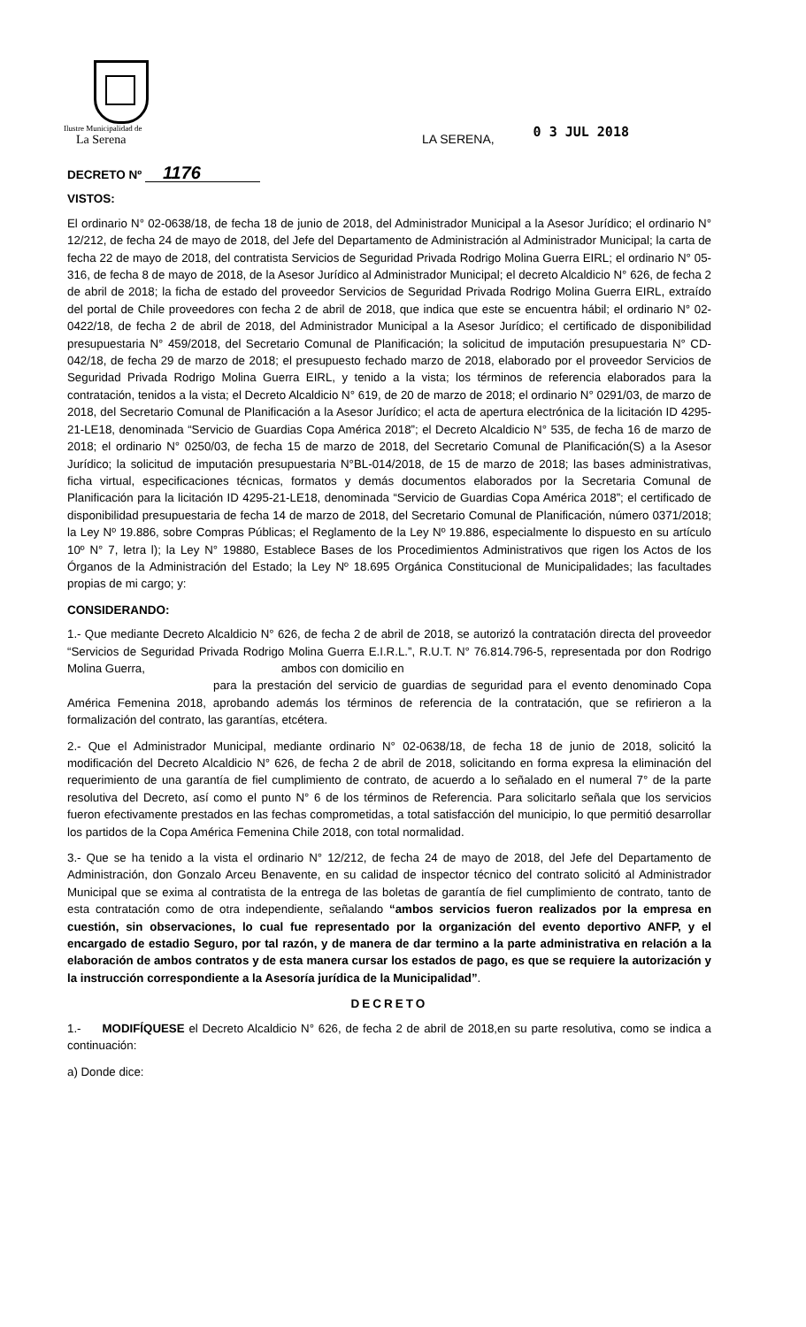Ilustre Municipalidad de
La Serena
LA SERENA, 0 3 JUL 2018
DECRETO Nº 1176
VISTOS:
El ordinario N° 02-0638/18, de fecha 18 de junio de 2018, del Administrador Municipal a la Asesor Jurídico; el ordinario N° 12/212, de fecha 24 de mayo de 2018, del Jefe del Departamento de Administración al Administrador Municipal; la carta de fecha 22 de mayo de 2018, del contratista Servicios de Seguridad Privada Rodrigo Molina Guerra EIRL; el ordinario N° 05-316, de fecha 8 de mayo de 2018, de la Asesor Jurídico al Administrador Municipal; el decreto Alcaldicio N° 626, de fecha 2 de abril de 2018; la ficha de estado del proveedor Servicios de Seguridad Privada Rodrigo Molina Guerra EIRL, extraído del portal de Chile proveedores con fecha 2 de abril de 2018, que indica que este se encuentra hábil; el ordinario N° 02-0422/18, de fecha 2 de abril de 2018, del Administrador Municipal a la Asesor Jurídico; el certificado de disponibilidad presupuestaria N° 459/2018, del Secretario Comunal de Planificación; la solicitud de imputación presupuestaria N° CD-042/18, de fecha 29 de marzo de 2018; el presupuesto fechado marzo de 2018, elaborado por el proveedor Servicios de Seguridad Privada Rodrigo Molina Guerra EIRL, y tenido a la vista; los términos de referencia elaborados para la contratación, tenidos a la vista; el Decreto Alcaldicio N° 619, de 20 de marzo de 2018; el ordinario N° 0291/03, de marzo de 2018, del Secretario Comunal de Planificación a la Asesor Jurídico; el acta de apertura electrónica de la licitación ID 4295-21-LE18, denominada “Servicio de Guardias Copa América 2018”; el Decreto Alcaldicio N° 535, de fecha 16 de marzo de 2018; el ordinario N° 0250/03, de fecha 15 de marzo de 2018, del Secretario Comunal de Planificación(S) a la Asesor Jurídico; la solicitud de imputación presupuestaria N°BL-014/2018, de 15 de marzo de 2018; las bases administrativas, ficha virtual, especificaciones técnicas, formatos y demás documentos elaborados por la Secretaria Comunal de Planificación para la licitación ID 4295-21-LE18, denominada “Servicio de Guardias Copa América 2018”; el certificado de disponibilidad presupuestaria de fecha 14 de marzo de 2018, del Secretario Comunal de Planificación, número 0371/2018; la Ley Nº 19.886, sobre Compras Públicas; el Reglamento de la Ley Nº 19.886, especialmente lo dispuesto en su artículo 10º N° 7, letra l); la Ley N° 19880, Establece Bases de los Procedimientos Administrativos que rigen los Actos de los Órganos de la Administración del Estado; la Ley Nº 18.695 Orgánica Constitucional de Municipalidades; las facultades propias de mi cargo; y:
CONSIDERANDO:
1.- Que mediante Decreto Alcaldicio N° 626, de fecha 2 de abril de 2018, se autorizó la contratación directa del proveedor “Servicios de Seguridad Privada Rodrigo Molina Guerra E.I.R.L.”, R.U.T. N° 76.814.796-5, representada por don Rodrigo Molina Guerra, ambos con domicilio en
para la prestación del servicio de guardias de seguridad para el evento denominado Copa América Femenina 2018, aprobando además los términos de referencia de la contratación, que se refirieron a la formalización del contrato, las garantías, etcétera.
2.- Que el Administrador Municipal, mediante ordinario N° 02-0638/18, de fecha 18 de junio de 2018, solicitó la modificación del Decreto Alcaldicio N° 626, de fecha 2 de abril de 2018, solicitando en forma expresa la eliminación del requerimiento de una garantía de fiel cumplimiento de contrato, de acuerdo a lo señalado en el numeral 7° de la parte resolutiva del Decreto, así como el punto N° 6 de los términos de Referencia. Para solicitarlo señala que los servicios fueron efectivamente prestados en las fechas comprometidas, a total satisfacción del municipio, lo que permitió desarrollar los partidos de la Copa América Femenina Chile 2018, con total normalidad.
3.- Que se ha tenido a la vista el ordinario N° 12/212, de fecha 24 de mayo de 2018, del Jefe del Departamento de Administración, don Gonzalo Arceu Benavente, en su calidad de inspector técnico del contrato solicitó al Administrador Municipal que se exima al contratista de la entrega de las boletas de garantía de fiel cumplimiento de contrato, tanto de esta contratación como de otra independiente, señalando “ambos servicios fueron realizados por la empresa en cuestión, sin observaciones, lo cual fue representado por la organización del evento deportivo ANFP, y el encargado de estadio Seguro, por tal razón, y de manera de dar termino a la parte administrativa en relación a la elaboración de ambos contratos y de esta manera cursar los estados de pago, es que se requiere la autorización y la instrucción correspondiente a la Asesoría jurídica de la Municipalidad”.
DECRETO
1.- MODIFÍQUESE el Decreto Alcaldicio N° 626, de fecha 2 de abril de 2018,en su parte resolutiva, como se indica a continuación:
a) Donde dice: